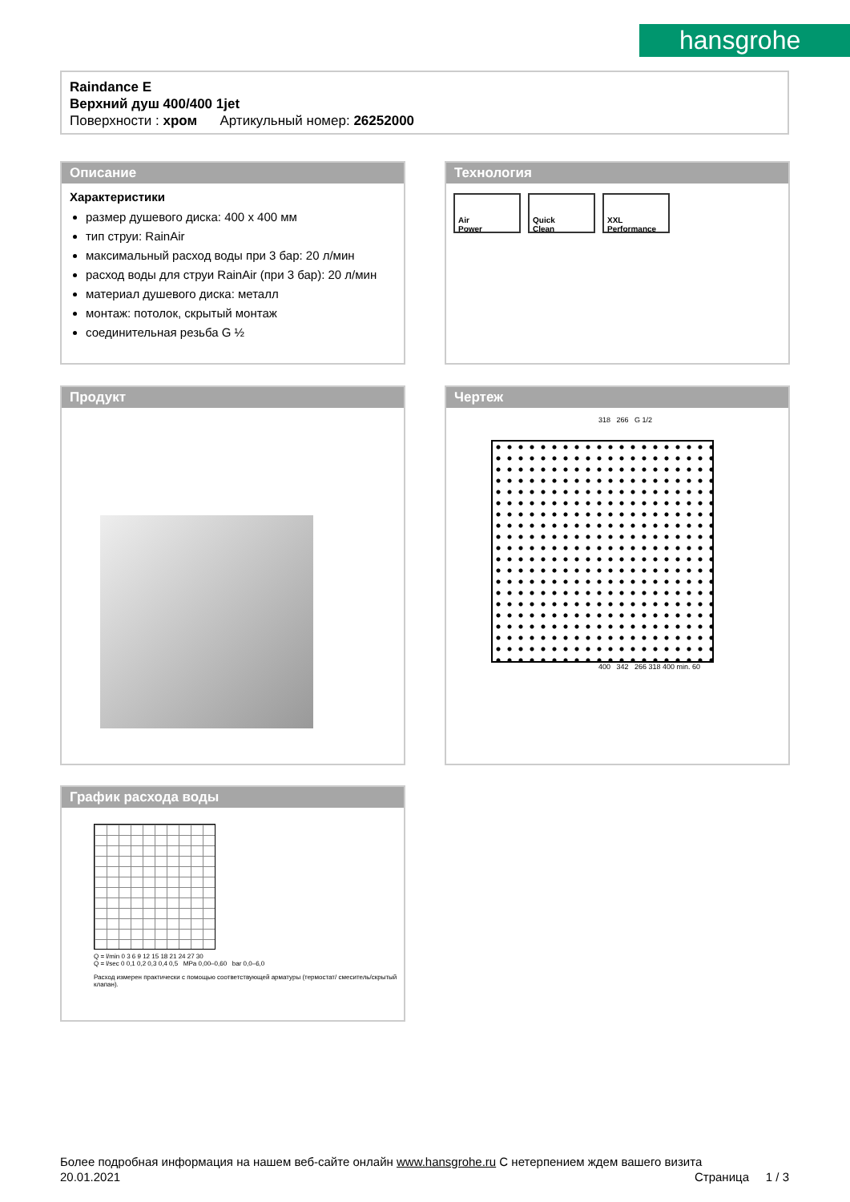hansgrohe
Raindance E
Верхний душ 400/400 1jet
Поверхности : хром Артикульный номер: 26252000
Описание
Характеристики
размер душевого диска: 400 x 400 мм
тип струи: RainAir
максимальный расход воды при 3 бар: 20 л/мин
расход воды для струи RainAir (при 3 бар): 20 л/мин
материал душевого диска: металл
монтаж: потолок, скрытый монтаж
соединительная резьба G ½
Технология
Air
Power Quick
Clean XXL
Performance
Продукт
Чертеж
318 266 G 1/2
400 342 266 318 400 min. 60
График расхода воды
Q = l/min 0 3 6 9 12 15 18 21 24 27 30
Q = l/sec 0 0,1 0,2 0,3 0,4 0,5 MPa 0,00–0,60 bar 0,0–6,0
Расход измерен практически с помощью соответствующей арматуры (термостат/ смеситель/скрытый клапан).
Более подробная информация на нашем веб-сайте онлайн www.hansgrohe.ru С нетерпением ждем вашего визита Страница 1 / 3
20.01.2021